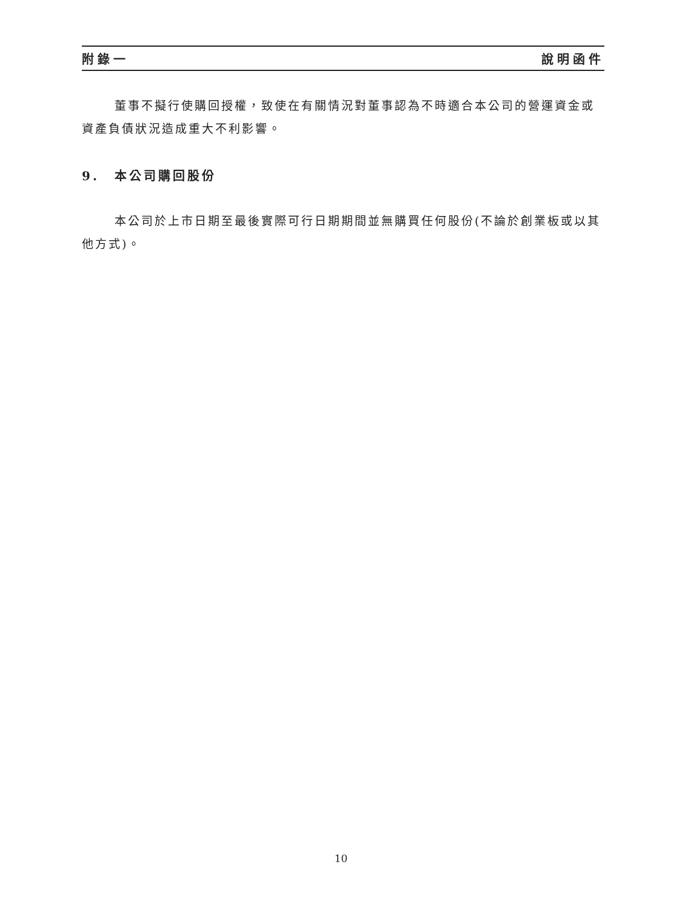附錄一 說明函件
董事不擬行使購回授權，致使在有關情況對董事認為不時適合本公司的營運資金或資產負債狀況造成重大不利影響。
9. 本公司購回股份
本公司於上市日期至最後實際可行日期期間並無購買任何股份(不論於創業板或以其他方式)。
10